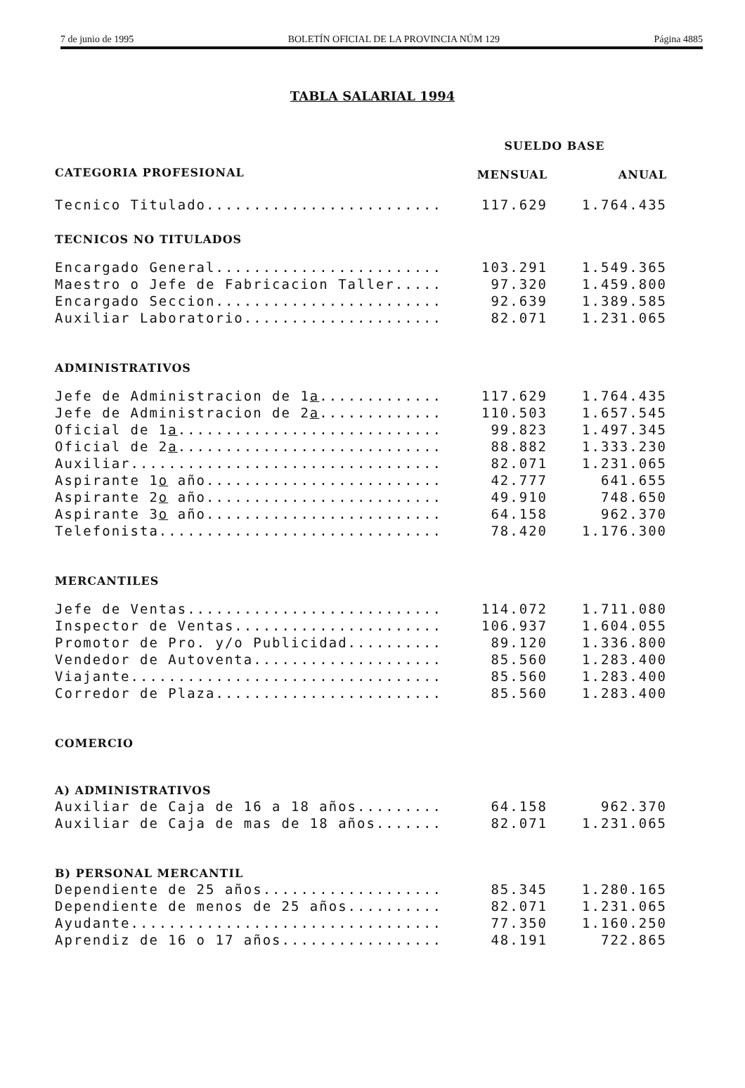7 de junio de 1995 BOLETÍN OFICIAL DE LA PROVINCIA NÚM 129 Página 4885
TABLA SALARIAL 1994
| | SUELDO BASE | |
| --- | --- | --- |
| CATEGORIA PROFESIONAL | MENSUAL | ANUAL |
| Tecnico Titulado......................... | 117.629 | 1.764.435 |
| TECNICOS NO TITULADOS | | |
| Encargado General........................ | 103.291 | 1.549.365 |
| Maestro o Jefe de Fabricacion Taller..... | 97.320 | 1.459.800 |
| Encargado Seccion........................ | 92.639 | 1.389.585 |
| Auxiliar Laboratorio..................... | 82.071 | 1.231.065 |
| ADMINISTRATIVOS | | |
| Jefe de Administracion de 1 a ............. | 117.629 | 1.764.435 |
| Jefe de Administracion de 2 a ............. | 110.503 | 1.657.545 |
| Oficial de 1 a ............................ | 99.823 | 1.497.345 |
| Oficial de 2 a ............................ | 88.882 | 1.333.230 |
| Auxiliar................................. | 82.071 | 1.231.065 |
| Aspirante 1 o año......................... | 42.777 | 641.655 |
| Aspirante 2 o año......................... | 49.910 | 748.650 |
| Aspirante 3 o año......................... | 64.158 | 962.370 |
| Telefonista.............................. | 78.420 | 1.176.300 |
| MERCANTILES | | |
| Jefe de Ventas........................... | 114.072 | 1.711.080 |
| Inspector de Ventas...................... | 106.937 | 1.604.055 |
| Promotor de Pro. y/o Publicidad.......... | 89.120 | 1.336.800 |
| Vendedor de Autoventa.................... | 85.560 | 1.283.400 |
| Viajante................................. | 85.560 | 1.283.400 |
| Corredor de Plaza........................ | 85.560 | 1.283.400 |
| COMERCIO | | |
| A) ADMINISTRATIVOS | | |
| Auxiliar de Caja de 16 a 18 años......... | 64.158 | 962.370 |
| Auxiliar de Caja de mas de 18 años....... | 82.071 | 1.231.065 |
| B) PERSONAL MERCANTIL | | |
| Dependiente de 25 años................... | 85.345 | 1.280.165 |
| Dependiente de menos de 25 años.......... | 82.071 | 1.231.065 |
| Ayudante................................. | 77.350 | 1.160.250 |
| Aprendiz de 16 o 17 años................. | 48.191 | 722.865 |